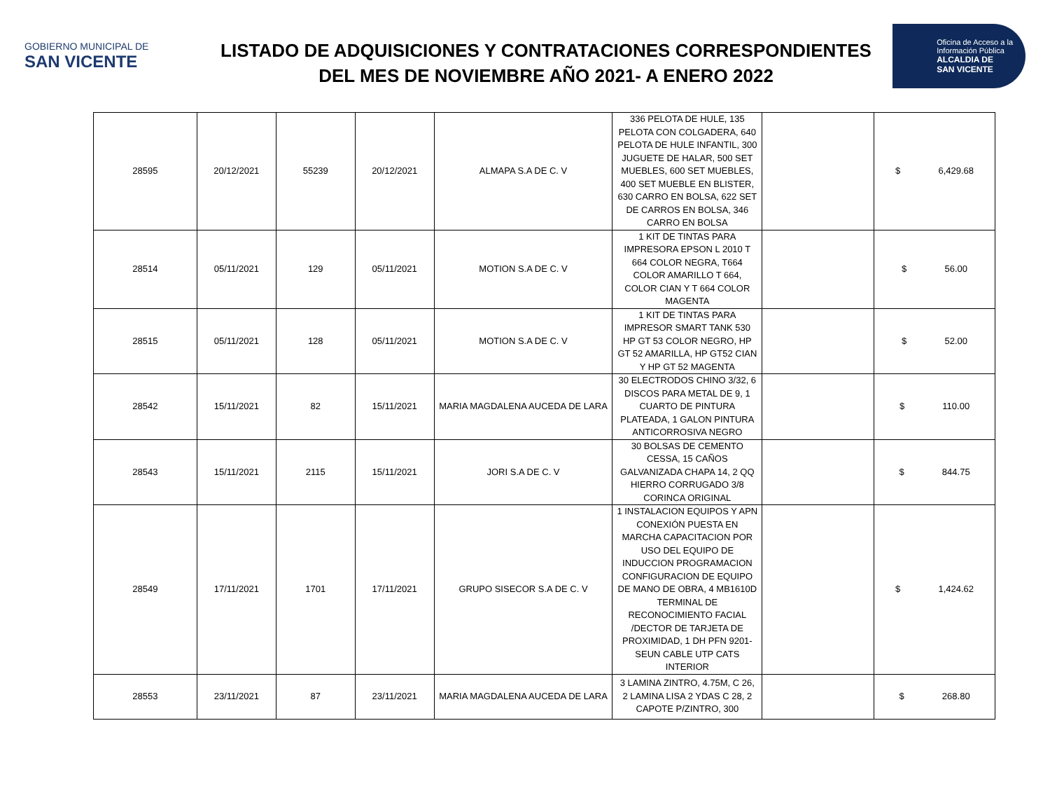GOBIERNO MUNICIPAL DE
SAN VICENTE
LISTADO DE ADQUISICIONES Y CONTRATACIONES CORRESPONDIENTES
DEL MES DE NOVIEMBRE AÑO 2021- A ENERO 2022
Oficina de Acceso a la
Información Pública
ALCALDIA DE
SAN VICENTE
| 28595 | 20/12/2021 | 55239 | 20/12/2021 | ALMAPA S.A DE C. V | 336 PELOTA DE HULE, 135 PELOTA CON COLGADERA, 640 PELOTA DE HULE INFANTIL, 300 JUGUETE DE HALAR, 500 SET MUEBLES, 600 SET MUEBLES, 400 SET MUEBLE EN BLISTER, 630 CARRO EN BOLSA, 622 SET DE CARROS EN BOLSA, 346 CARRO EN BOLSA | | $ 6,429.68 |
| 28514 | 05/11/2021 | 129 | 05/11/2021 | MOTION S.A DE C. V | 1 KIT DE TINTAS PARA IMPRESORA EPSON L 2010 T 664 COLOR NEGRA, T664 COLOR AMARILLO T 664, COLOR CIAN Y T 664 COLOR MAGENTA | | $ 56.00 |
| 28515 | 05/11/2021 | 128 | 05/11/2021 | MOTION S.A DE C. V | 1 KIT DE TINTAS PARA IMPRESOR SMART TANK 530 HP GT 53 COLOR NEGRO, HP GT 52 AMARILLA, HP GT52 CIAN Y HP GT 52 MAGENTA | | $ 52.00 |
| 28542 | 15/11/2021 | 82 | 15/11/2021 | MARIA MAGDALENA AUCEDA DE LARA | 30 ELECTRODOS CHINO 3/32, 6 DISCOS PARA METAL DE 9, 1 CUARTO DE PINTURA PLATEADA, 1 GALON PINTURA ANTICORROSIVA NEGRO | | $ 110.00 |
| 28543 | 15/11/2021 | 2115 | 15/11/2021 | JORI S.A DE C. V | 30 BOLSAS DE CEMENTO CESSA, 15 CAÑOS GALVANIZADA CHAPA 14, 2 QQ HIERRO CORRUGADO 3/8 CORINCA ORIGINAL | | $ 844.75 |
| 28549 | 17/11/2021 | 1701 | 17/11/2021 | GRUPO SISECOR S.A DE C. V | 1 INSTALACION EQUIPOS Y APN CONEXIÓN PUESTA EN MARCHA CAPACITACION POR USO DEL EQUIPO DE INDUCCION PROGRAMACION CONFIGURACION DE EQUIPO DE MANO DE OBRA, 4 MB1610D TERMINAL DE RECONOCIMIENTO FACIAL /DECTOR DE TARJETA DE PROXIMIDAD, 1 DH PFN 9201-SEUN CABLE UTP CATS INTERIOR | | $ 1,424.62 |
| 28553 | 23/11/2021 | 87 | 23/11/2021 | MARIA MAGDALENA AUCEDA DE LARA | 3 LAMINA ZINTRO, 4.75M, C 26, 2 LAMINA LISA 2 YDAS C 28, 2 CAPOTE P/ZINTRO, 300 | | $ 268.80 |